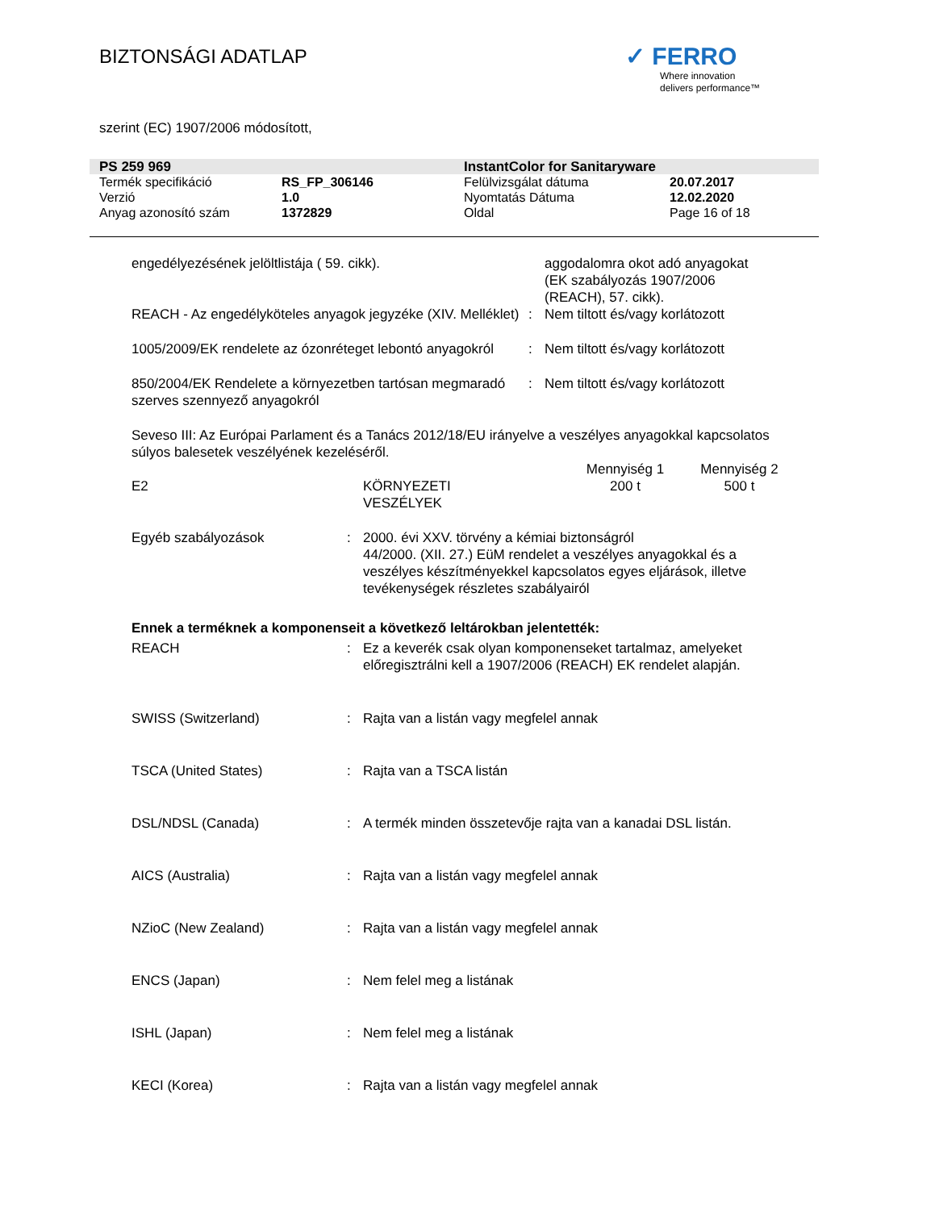BIZTONSÁGI ADATLAP
✓ FERRO
Where innovation
delivers performance™
szerint (EC) 1907/2006 módosított,
| PS 259 969 | | InstantColor for Sanitaryware | |
| Termék specifikáció | RS_FP_306146 | Felülvizsgálat dátuma | 20.07.2017 |
| Verzió | 1.0 | Nyomtatás Dátuma | 12.02.2020 |
| Anyag azonosító szám | 1372829 | Oldal | Page 16 of 18 |
| engedélyezésének jelöltlistája ( 59. cikk). | | aggodalomra okot adó anyagokat (EK szabályozás 1907/2006 (REACH), 57. cikk). |
| REACH - Az engedélyköteles anyagok jegyzéke (XIV. Melléklet) | : | Nem tiltott és/vagy korlátozott |
| 1005/2009/EK rendelete az ózonréteget lebontó anyagokról | : | Nem tiltott és/vagy korlátozott |
| 850/2004/EK Rendelete a környezetben tartósan megmaradó szerves szennyező anyagokról | : | Nem tiltott és/vagy korlátozott |
Seveso III: Az Európai Parlament és a Tanács 2012/18/EU irányelve a veszélyes anyagokkal kapcsolatos súlyos balesetek veszélyének kezeléséről.
| | | Mennyiség 1 | Mennyiség 2 |
| E2 | KÖRNYEZETI VESZÉLYEK | 200 t | 500 t |
| Egyéb szabályozások | : | 2000. évi XXV. törvény a kémiai biztonságról 44/2000. (XII. 27.) EüM rendelet a veszélyes anyagokkal és a veszélyes készítményekkel kapcsolatos egyes eljárások, illetve tevékenységek részletes szabályairól |
Ennek a terméknek a komponenseit a következő leltárokban jelentették:
| REACH | : | Ez a keverék csak olyan komponenseket tartalmaz, amelyeket előregisztrálni kell a 1907/2006 (REACH) EK rendelet alapján. |
| SWISS (Switzerland) | : | Rajta van a listán vagy megfelel annak |
| TSCA (United States) | : | Rajta van a TSCA listán |
| DSL/NDSL (Canada) | : | A termék minden összetevője rajta van a kanadai DSL listán. |
| AICS (Australia) | : | Rajta van a listán vagy megfelel annak |
| NZioC (New Zealand) | : | Rajta van a listán vagy megfelel annak |
| ENCS (Japan) | : | Nem felel meg a listának |
| ISHL (Japan) | : | Nem felel meg a listának |
| KECI (Korea) | : | Rajta van a listán vagy megfelel annak |